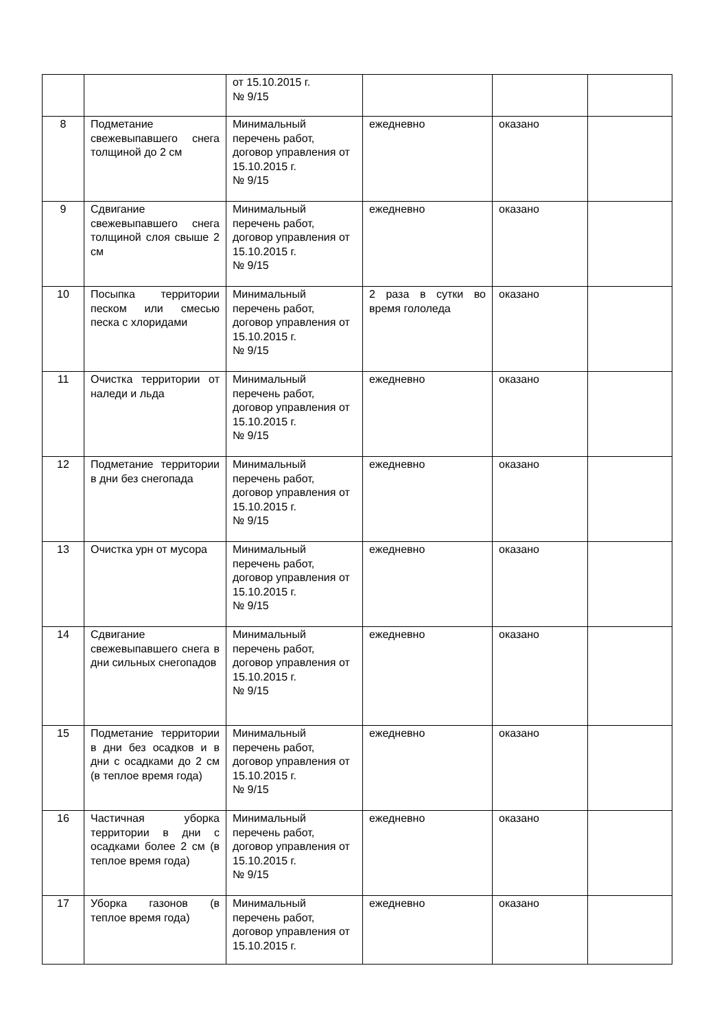| | | от 15.10.2015 г. № 9/15 | | | |
| 8 | Подметание свежевыпавшего снега толщиной до 2 см | Минимальный перечень работ, договор управления от 15.10.2015 г. № 9/15 | ежедневно | оказано | |
| 9 | Сдвигание свежевыпавшего снега толщиной слоя свыше 2 см | Минимальный перечень работ, договор управления от 15.10.2015 г. № 9/15 | ежедневно | оказано | |
| 10 | Посыпка территории песком или смесью песка с хлоридами | Минимальный перечень работ, договор управления от 15.10.2015 г. № 9/15 | 2 раза в сутки во время гололеда | оказано | |
| 11 | Очистка территории от наледи и льда | Минимальный перечень работ, договор управления от 15.10.2015 г. № 9/15 | ежедневно | оказано | |
| 12 | Подметание территории в дни без снегопада | Минимальный перечень работ, договор управления от 15.10.2015 г. № 9/15 | ежедневно | оказано | |
| 13 | Очистка урн от мусора | Минимальный перечень работ, договор управления от 15.10.2015 г. № 9/15 | ежедневно | оказано | |
| 14 | Сдвигание свежевыпавшего снега в дни сильных снегопадов | Минимальный перечень работ, договор управления от 15.10.2015 г. № 9/15 | ежедневно | оказано | |
| 15 | Подметание территории в дни без осадков и в дни с осадками до 2 см (в теплое время года) | Минимальный перечень работ, договор управления от 15.10.2015 г. № 9/15 | ежедневно | оказано | |
| 16 | Частичная уборка территории в дни с осадками более 2 см (в теплое время года) | Минимальный перечень работ, договор управления от 15.10.2015 г. № 9/15 | ежедневно | оказано | |
| 17 | Уборка газонов (в теплое время года) | Минимальный перечень работ, договор управления от 15.10.2015 г. | ежедневно | оказано | |